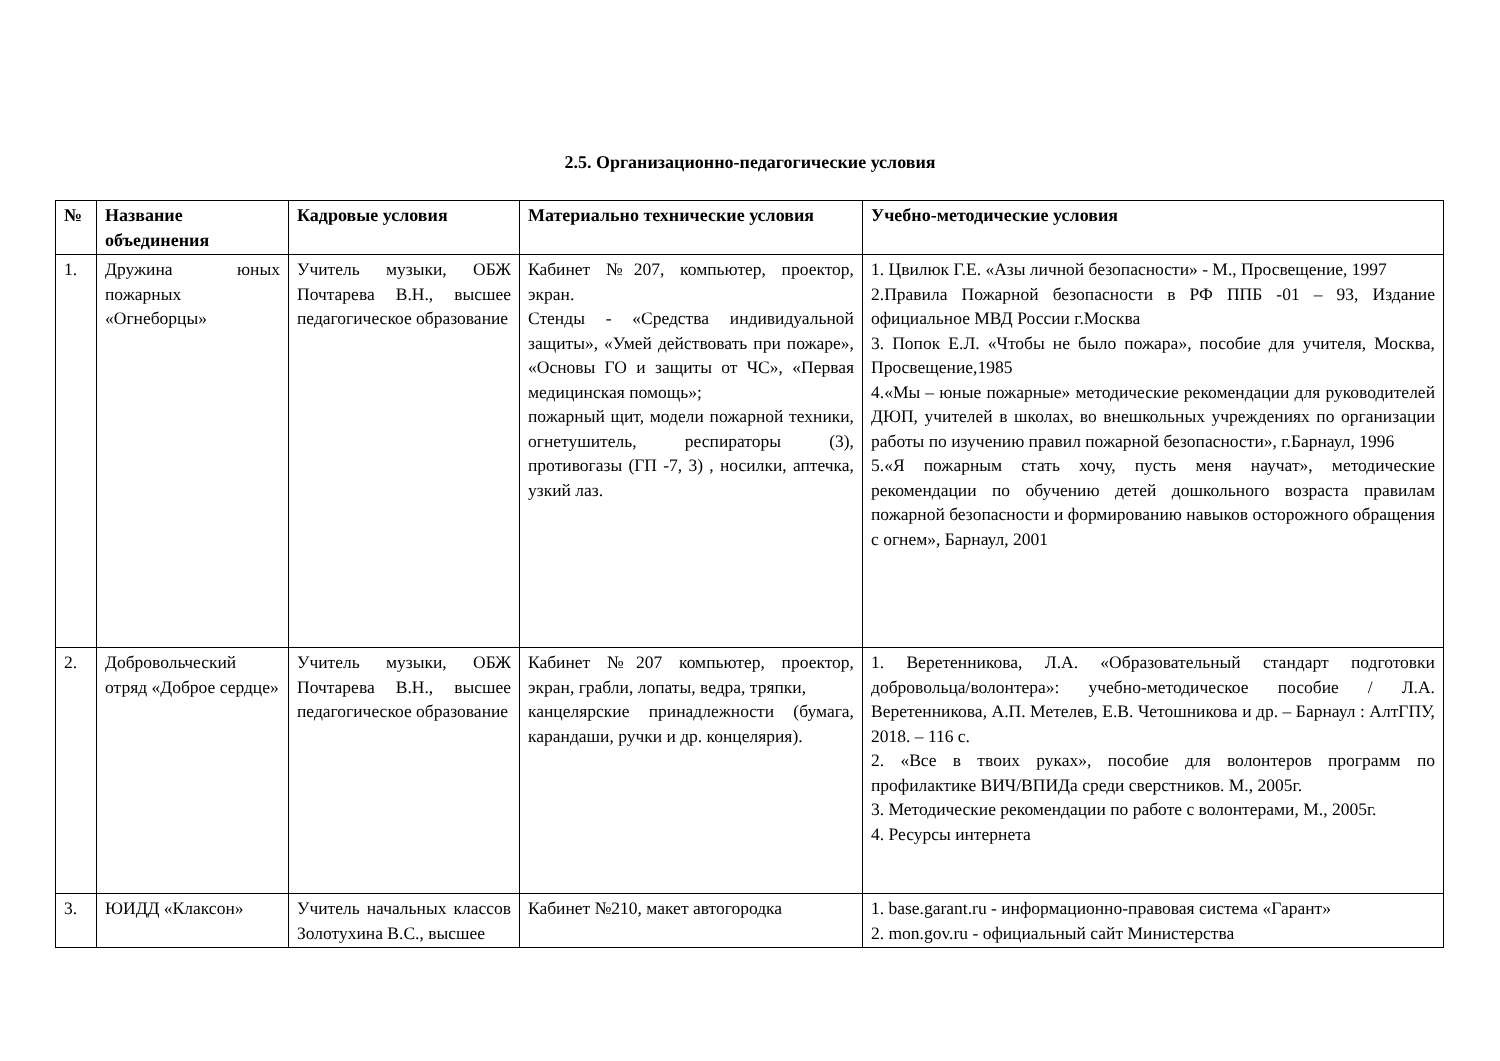2.5. Организационно-педагогические условия
| № | Название объединения | Кадровые условия | Материально технические условия | Учебно-методические условия |
| --- | --- | --- | --- | --- |
| 1. | Дружина юных пожарных «Огнеборцы» | Учитель музыки, ОБЖ Почтарева В.Н., высшее педагогическое образование | Кабинет №207, компьютер, проектор, экран. Стенды - «Средства индивидуальной защиты», «Умей действовать при пожаре», «Основы ГО и защиты от ЧС», «Первая медицинская помощь»; пожарный щит, модели пожарной техники, огнетушитель, респираторы (3), противогазы (ГП -7, 3) , носилки, аптечка, узкий лаз. | 1. Цвилюк Г.Е. «Азы личной безопасности» - М., Просвещение, 1997 2.Правила Пожарной безопасности в РФ ППБ -01 – 93, Издание официальное МВД России г.Москва 3. Попок Е.Л. «Чтобы не было пожара», пособие для учителя, Москва, Просвещение,1985 4.«Мы – юные пожарные» методические рекомендации для руководителей ДЮП, учителей в школах, во внешкольных учреждениях по организации работы по изучению правил пожарной безопасности», г.Барнаул, 1996 5.«Я пожарным стать хочу, пусть меня научат», методические рекомендации по обучению детей дошкольного возраста правилам пожарной безопасности и формированию навыков осторожного обращения с огнем», Барнаул, 2001 |
| 2. | Добровольческий отряд «Доброе сердце» | Учитель музыки, ОБЖ Почтарева В.Н., высшее педагогическое образование | Кабинет №207 компьютер, проектор, экран, грабли, лопаты, ведра, тряпки, канцелярские принадлежности (бумага, карандаши, ручки и др. концелярия). | 1. Веретенникова, Л.А. «Образовательный стандарт подготовки добровольца/волонтера»: учебно-методическое пособие / Л.А. Веретенникова, А.П. Метелев, Е.В. Четошникова и др. – Барнаул : АлтГПУ, 2018. – 116 с. 2. «Все в твоих руках», пособие для волонтеров программ по профилактике ВИЧ/ВПИДа среди сверстников. М., 2005г. 3. Методические рекомендации по работе с волонтерами, М., 2005г. 4. Ресурсы интернета |
| 3. | ЮИДД «Клаксон» | Учитель начальных классов Золотухина В.С., высшее | Кабинет №210, макет автогородка | 1. base.garant.ru - информационно-правовая система «Гарант» 2. mon.gov.ru - официальный сайт Министерства |